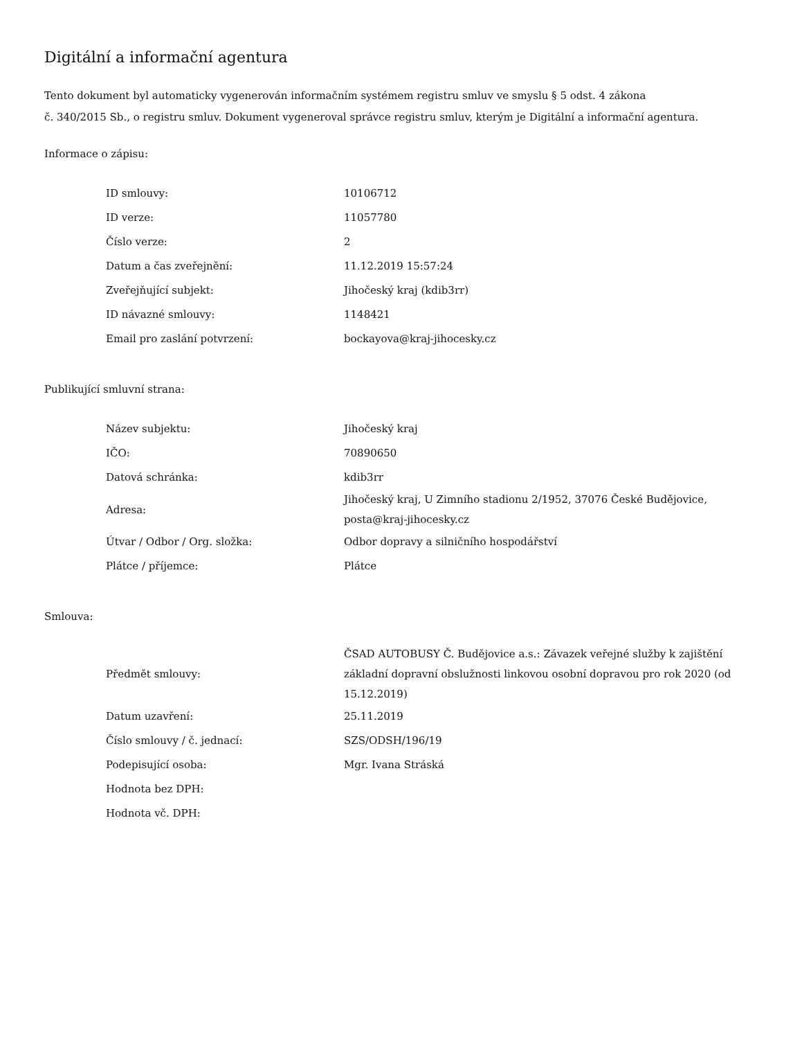Digitální a informační agentura
Tento dokument byl automaticky vygenerován informačním systémem registru smluv ve smyslu § 5 odst. 4 zákona
č. 340/2015 Sb., o registru smluv. Dokument vygeneroval správce registru smluv, kterým je Digitální a informační agentura.
Informace o zápisu:
| ID smlouvy: | 10106712 |
| ID verze: | 11057780 |
| Číslo verze: | 2 |
| Datum a čas zveřejnění: | 11.12.2019 15:57:24 |
| Zveřejňující subjekt: | Jihočeský kraj (kdib3rr) |
| ID návazné smlouvy: | 1148421 |
| Email pro zaslání potvrzení: | bockayova@kraj-jihocesky.cz |
Publikující smluvní strana:
| Název subjektu: | Jihočeský kraj |
| IČO: | 70890650 |
| Datová schránka: | kdib3rr |
| Adresa: | Jihočeský kraj, U Zimního stadionu 2/1952, 37076 České Budějovice, posta@kraj-jihocesky.cz |
| Útvar / Odbor / Org. složka: | Odbor dopravy a silničního hospodářství |
| Plátce / příjemce: | Plátce |
Smlouva:
| Předmět smlouvy: | ČSAD AUTOBUSY Č. Budějovice a.s.: Závazek veřejné služby k zajištění základní dopravní obslužnosti linkovou osobní dopravou pro rok 2020 (od 15.12.2019) |
| Datum uzavření: | 25.11.2019 |
| Číslo smlouvy / č. jednací: | SZS/ODSH/196/19 |
| Podepisující osoba: | Mgr. Ivana Stráská |
| Hodnota bez DPH: | |
| Hodnota vč. DPH: | |